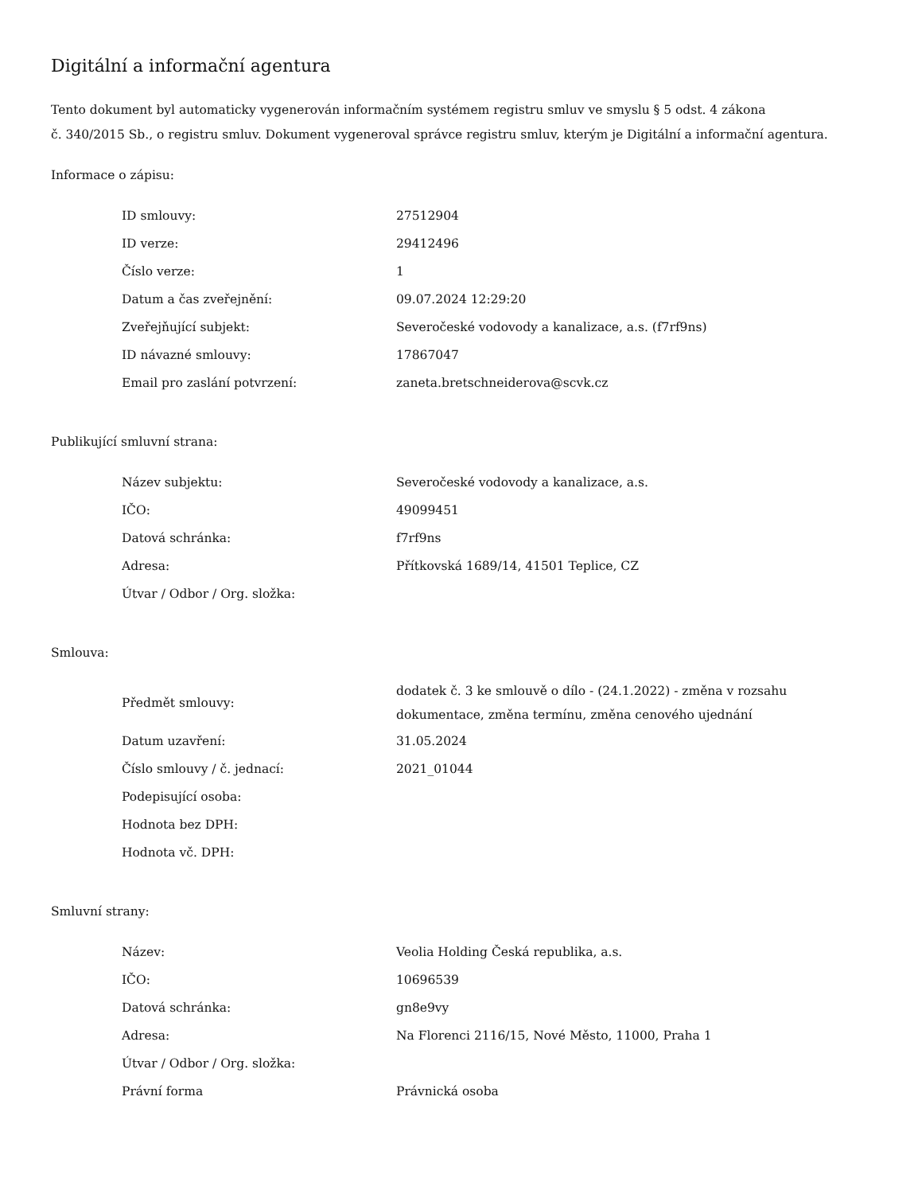Digitální a informační agentura
Tento dokument byl automaticky vygenerován informačním systémem registru smluv ve smyslu § 5 odst. 4 zákona
č. 340/2015 Sb., o registru smluv. Dokument vygeneroval správce registru smluv, kterým je Digitální a informační agentura.
Informace o zápisu:
| ID smlouvy: | 27512904 |
| ID verze: | 29412496 |
| Číslo verze: | 1 |
| Datum a čas zveřejnění: | 09.07.2024 12:29:20 |
| Zveřejňující subjekt: | Severočeské vodovody a kanalizace, a.s. (f7rf9ns) |
| ID návazné smlouvy: | 17867047 |
| Email pro zaslání potvrzení: | zaneta.bretschneiderova@scvk.cz |
Publikující smluvní strana:
| Název subjektu: | Severočeské vodovody a kanalizace, a.s. |
| IČO: | 49099451 |
| Datová schránka: | f7rf9ns |
| Adresa: | Přítkovská 1689/14, 41501 Teplice, CZ |
| Útvar / Odbor / Org. složka: | |
Smlouva:
| Předmět smlouvy: | dodatek č. 3 ke smlouvě o dílo - (24.1.2022) - změna v rozsahu dokumentace, změna termínu, změna cenového ujednání |
| Datum uzavření: | 31.05.2024 |
| Číslo smlouvy / č. jednací: | 2021_01044 |
| Podepisující osoba: | |
| Hodnota bez DPH: | |
| Hodnota vč. DPH: | |
Smluvní strany:
| Název: | Veolia Holding Česká republika, a.s. |
| IČO: | 10696539 |
| Datová schránka: | gn8e9vy |
| Adresa: | Na Florenci 2116/15, Nové Město, 11000, Praha 1 |
| Útvar / Odbor / Org. složka: | |
| Právní forma | Právnická osoba |